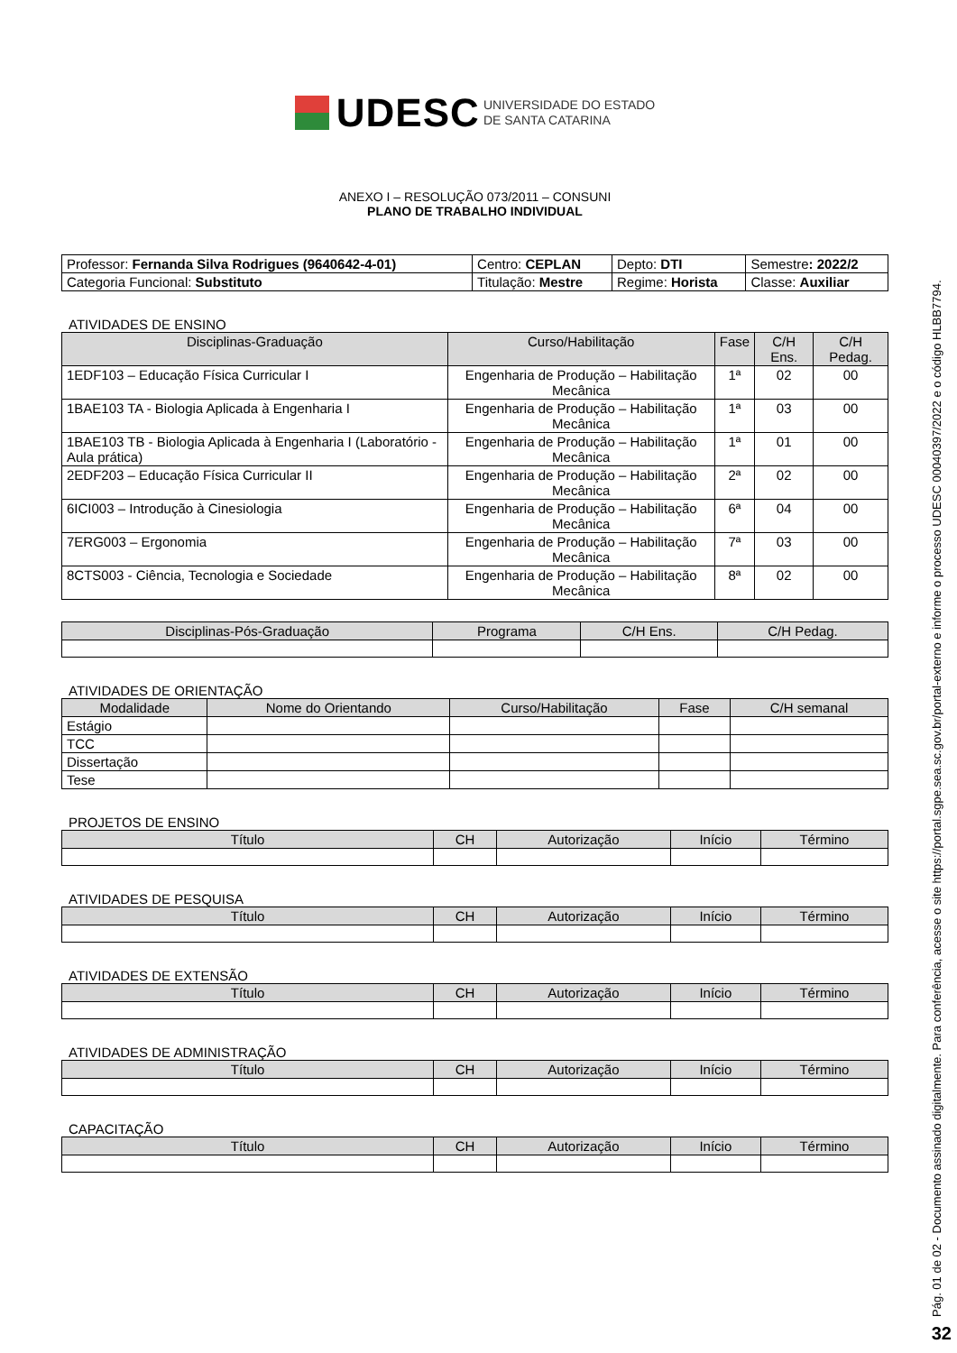UDESC UNIVERSIDADE DO ESTADO
DE SANTA CATARINA
ANEXO I – RESOLUÇÃO 073/2011 – CONSUNI
PLANO DE TRABALHO INDIVIDUAL
| Professor: Fernanda Silva Rodrigues (9640642-4-01) | Centro: CEPLAN | Depto: DTI | Semestre : 2022/2 |
| Categoria Funcional: Substituto | Titulação: Mestre | Regime: Horista | Classe: Auxiliar |
ATIVIDADES DE ENSINO
| Disciplinas-Graduação | Curso/Habilitação | Fase | C/H Ens. | C/H Pedag. |
| --- | --- | --- | --- | --- |
| 1EDF103 – Educação Física Curricular I | Engenharia de Produção – Habilitação Mecânica | 1ª | 02 | 00 |
| 1BAE103 TA - Biologia Aplicada à Engenharia I | Engenharia de Produção – Habilitação Mecânica | 1ª | 03 | 00 |
| 1BAE103 TB - Biologia Aplicada à Engenharia I (Laboratório - Aula prática) | Engenharia de Produção – Habilitação Mecânica | 1ª | 01 | 00 |
| 2EDF203 – Educação Física Curricular II | Engenharia de Produção – Habilitação Mecânica | 2ª | 02 | 00 |
| 6ICI003 – Introdução à Cinesiologia | Engenharia de Produção – Habilitação Mecânica | 6ª | 04 | 00 |
| 7ERG003 – Ergonomia | Engenharia de Produção – Habilitação Mecânica | 7ª | 03 | 00 |
| 8CTS003 - Ciência, Tecnologia e Sociedade | Engenharia de Produção – Habilitação Mecânica | 8ª | 02 | 00 |
| Disciplinas-Pós-Graduação | Programa | C/H Ens. | C/H Pedag. |
| --- | --- | --- | --- |
ATIVIDADES DE ORIENTAÇÃO
| Modalidade | Nome do Orientando | Curso/Habilitação | Fase | C/H semanal |
| --- | --- | --- | --- | --- |
| Estágio | | | | |
| TCC | | | | |
| Dissertação | | | | |
| Tese | | | | |
PROJETOS DE ENSINO
| Título | CH | Autorização | Início | Término |
| --- | --- | --- | --- | --- |
ATIVIDADES DE PESQUISA
| Título | CH | Autorização | Início | Término |
| --- | --- | --- | --- | --- |
ATIVIDADES DE EXTENSÃO
| Título | CH | Autorização | Início | Término |
| --- | --- | --- | --- | --- |
ATIVIDADES DE ADMINISTRAÇÃO
| Título | CH | Autorização | Início | Término |
| --- | --- | --- | --- | --- |
CAPACITAÇÃO
| Título | CH | Autorização | Início | Término |
| --- | --- | --- | --- | --- |
Pág. 01 de 02 - Documento assinado digitalmente. Para conferência, acesse o site https://portal.sgpe.sea.sc.gov.br/portal-externo e informe o processo UDESC 00040397/2022 e o código HLBB7794.
32